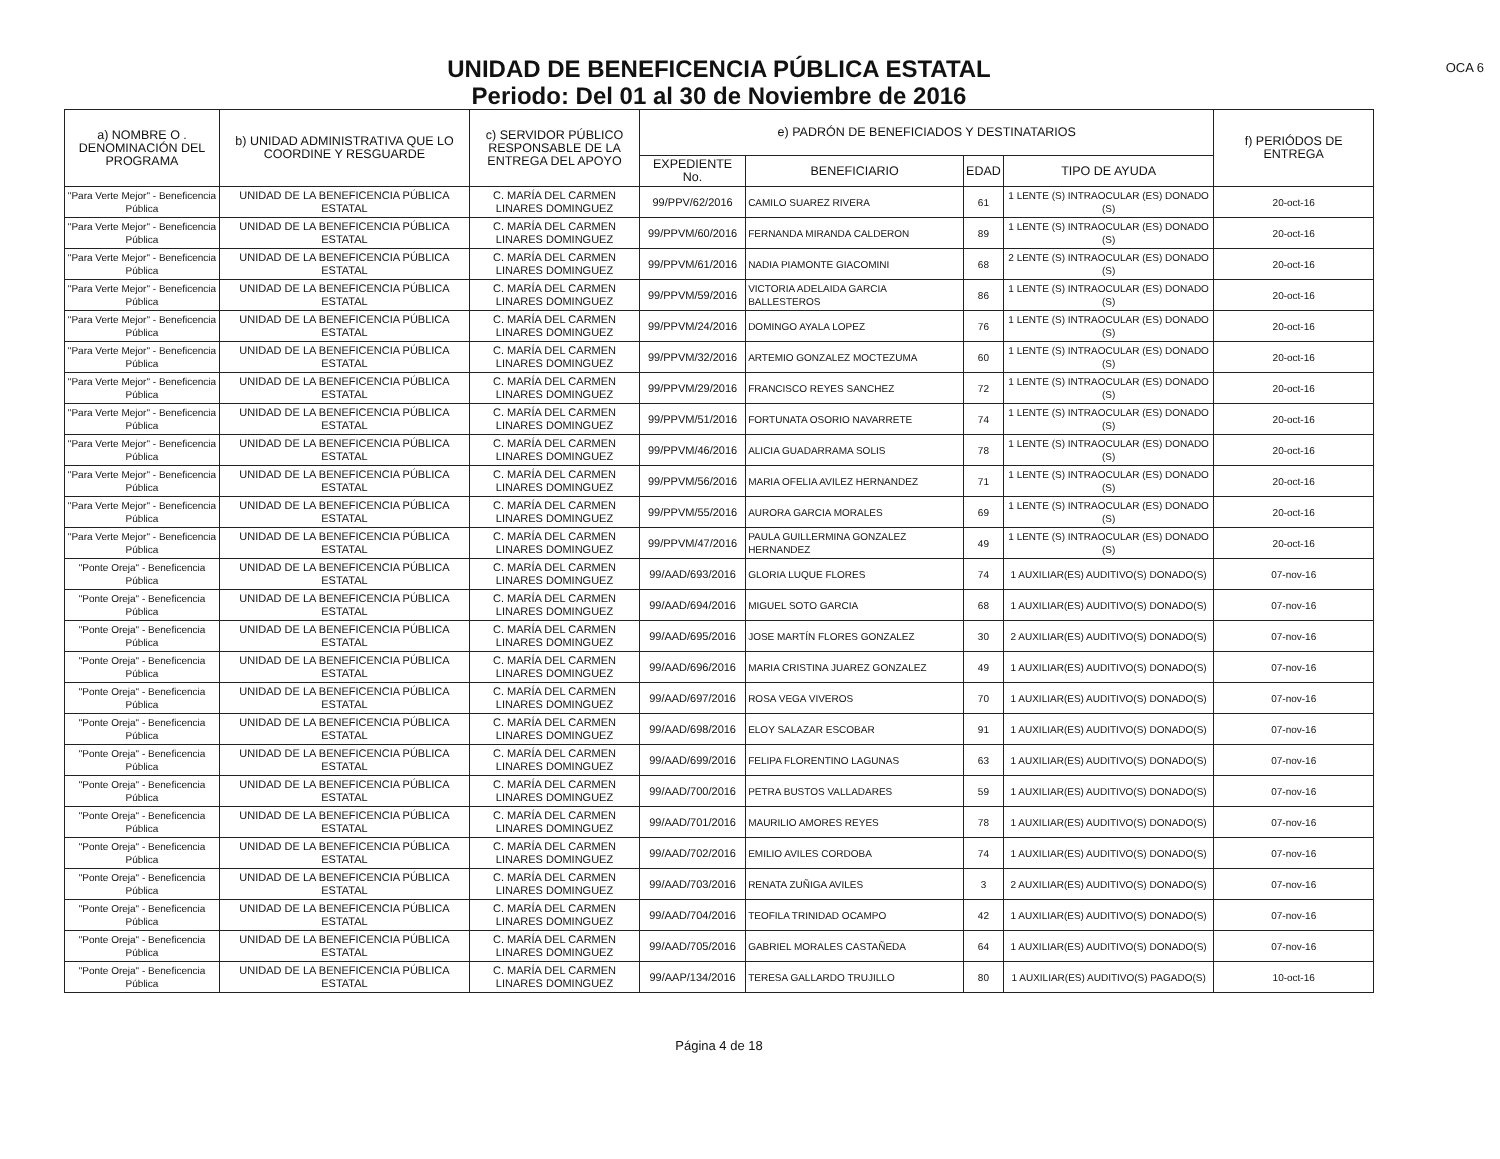OCA 6
UNIDAD DE BENEFICENCIA PÚBLICA ESTATAL
Periodo: Del 01 al 30 de Noviembre de 2016
| a) NOMBRE O . DENOMINACIÓN DEL PROGRAMA | b) UNIDAD ADMINISTRATIVA QUE LO COORDINE Y RESGUARDE | c) SERVIDOR PÚBLICO RESPONSABLE DE LA ENTREGA DEL APOYO | e) PADRÓN DE BENEFICIADOS Y DESTINATARIOS | | | | f) PERIÓDOS DE ENTREGA |
| --- | --- | --- | --- | --- | --- | --- | --- |
| | | | EXPEDIENTE No. | BENEFICIARIO | EDAD | TIPO DE AYUDA | |
| "Para Verte Mejor" - Beneficencia Pública | UNIDAD DE LA BENEFICENCIA PÚBLICA ESTATAL | C. MARÍA DEL CARMEN LINARES DOMINGUEZ | 99/PPV/62/2016 | CAMILO SUAREZ RIVERA | 61 | 1 LENTE (S) INTRAOCULAR (ES) DONADO (S) | 20-oct-16 |
| "Para Verte Mejor" - Beneficencia Pública | UNIDAD DE LA BENEFICENCIA PÚBLICA ESTATAL | C. MARÍA DEL CARMEN LINARES DOMINGUEZ | 99/PPVM/60/2016 | FERNANDA MIRANDA CALDERON | 89 | 1 LENTE (S) INTRAOCULAR (ES) DONADO (S) | 20-oct-16 |
| "Para Verte Mejor" - Beneficencia Pública | UNIDAD DE LA BENEFICENCIA PÚBLICA ESTATAL | C. MARÍA DEL CARMEN LINARES DOMINGUEZ | 99/PPVM/61/2016 | NADIA PIAMONTE GIACOMINI | 68 | 2 LENTE (S) INTRAOCULAR (ES) DONADO (S) | 20-oct-16 |
| "Para Verte Mejor" - Beneficencia Pública | UNIDAD DE LA BENEFICENCIA PÚBLICA ESTATAL | C. MARÍA DEL CARMEN LINARES DOMINGUEZ | 99/PPVM/59/2016 | VICTORIA ADELAIDA GARCIA BALLESTEROS | 86 | 1 LENTE (S) INTRAOCULAR (ES) DONADO (S) | 20-oct-16 |
| "Para Verte Mejor" - Beneficencia Pública | UNIDAD DE LA BENEFICENCIA PÚBLICA ESTATAL | C. MARÍA DEL CARMEN LINARES DOMINGUEZ | 99/PPVM/24/2016 | DOMINGO AYALA LOPEZ | 76 | 1 LENTE (S) INTRAOCULAR (ES) DONADO (S) | 20-oct-16 |
| "Para Verte Mejor" - Beneficencia Pública | UNIDAD DE LA BENEFICENCIA PÚBLICA ESTATAL | C. MARÍA DEL CARMEN LINARES DOMINGUEZ | 99/PPVM/32/2016 | ARTEMIO GONZALEZ MOCTEZUMA | 60 | 1 LENTE (S) INTRAOCULAR (ES) DONADO (S) | 20-oct-16 |
| "Para Verte Mejor" - Beneficencia Pública | UNIDAD DE LA BENEFICENCIA PÚBLICA ESTATAL | C. MARÍA DEL CARMEN LINARES DOMINGUEZ | 99/PPVM/29/2016 | FRANCISCO REYES SANCHEZ | 72 | 1 LENTE (S) INTRAOCULAR (ES) DONADO (S) | 20-oct-16 |
| "Para Verte Mejor" - Beneficencia Pública | UNIDAD DE LA BENEFICENCIA PÚBLICA ESTATAL | C. MARÍA DEL CARMEN LINARES DOMINGUEZ | 99/PPVM/51/2016 | FORTUNATA OSORIO NAVARRETE | 74 | 1 LENTE (S) INTRAOCULAR (ES) DONADO (S) | 20-oct-16 |
| "Para Verte Mejor" - Beneficencia Pública | UNIDAD DE LA BENEFICENCIA PÚBLICA ESTATAL | C. MARÍA DEL CARMEN LINARES DOMINGUEZ | 99/PPVM/46/2016 | ALICIA GUADARRAMA SOLIS | 78 | 1 LENTE (S) INTRAOCULAR (ES) DONADO (S) | 20-oct-16 |
| "Para Verte Mejor" - Beneficencia Pública | UNIDAD DE LA BENEFICENCIA PÚBLICA ESTATAL | C. MARÍA DEL CARMEN LINARES DOMINGUEZ | 99/PPVM/56/2016 | MARIA OFELIA AVILEZ HERNANDEZ | 71 | 1 LENTE (S) INTRAOCULAR (ES) DONADO (S) | 20-oct-16 |
| "Para Verte Mejor" - Beneficencia Pública | UNIDAD DE LA BENEFICENCIA PÚBLICA ESTATAL | C. MARÍA DEL CARMEN LINARES DOMINGUEZ | 99/PPVM/55/2016 | AURORA GARCIA MORALES | 69 | 1 LENTE (S) INTRAOCULAR (ES) DONADO (S) | 20-oct-16 |
| "Para Verte Mejor" - Beneficencia Pública | UNIDAD DE LA BENEFICENCIA PÚBLICA ESTATAL | C. MARÍA DEL CARMEN LINARES DOMINGUEZ | 99/PPVM/47/2016 | PAULA GUILLERMINA GONZALEZ HERNANDEZ | 49 | 1 LENTE (S) INTRAOCULAR (ES) DONADO (S) | 20-oct-16 |
| "Ponte Oreja" - Beneficencia Pública | UNIDAD DE LA BENEFICENCIA PÚBLICA ESTATAL | C. MARÍA DEL CARMEN LINARES DOMINGUEZ | 99/AAD/693/2016 | GLORIA LUQUE FLORES | 74 | 1 AUXILIAR(ES) AUDITIVO(S) DONADO(S) | 07-nov-16 |
| "Ponte Oreja" - Beneficencia Pública | UNIDAD DE LA BENEFICENCIA PÚBLICA ESTATAL | C. MARÍA DEL CARMEN LINARES DOMINGUEZ | 99/AAD/694/2016 | MIGUEL SOTO GARCIA | 68 | 1 AUXILIAR(ES) AUDITIVO(S) DONADO(S) | 07-nov-16 |
| "Ponte Oreja" - Beneficencia Pública | UNIDAD DE LA BENEFICENCIA PÚBLICA ESTATAL | C. MARÍA DEL CARMEN LINARES DOMINGUEZ | 99/AAD/695/2016 | JOSE MARTÍN FLORES GONZALEZ | 30 | 2 AUXILIAR(ES) AUDITIVO(S) DONADO(S) | 07-nov-16 |
| "Ponte Oreja" - Beneficencia Pública | UNIDAD DE LA BENEFICENCIA PÚBLICA ESTATAL | C. MARÍA DEL CARMEN LINARES DOMINGUEZ | 99/AAD/696/2016 | MARIA CRISTINA JUAREZ GONZALEZ | 49 | 1 AUXILIAR(ES) AUDITIVO(S) DONADO(S) | 07-nov-16 |
| "Ponte Oreja" - Beneficencia Pública | UNIDAD DE LA BENEFICENCIA PÚBLICA ESTATAL | C. MARÍA DEL CARMEN LINARES DOMINGUEZ | 99/AAD/697/2016 | ROSA VEGA VIVEROS | 70 | 1 AUXILIAR(ES) AUDITIVO(S) DONADO(S) | 07-nov-16 |
| "Ponte Oreja" - Beneficencia Pública | UNIDAD DE LA BENEFICENCIA PÚBLICA ESTATAL | C. MARÍA DEL CARMEN LINARES DOMINGUEZ | 99/AAD/698/2016 | ELOY SALAZAR ESCOBAR | 91 | 1 AUXILIAR(ES) AUDITIVO(S) DONADO(S) | 07-nov-16 |
| "Ponte Oreja" - Beneficencia Pública | UNIDAD DE LA BENEFICENCIA PÚBLICA ESTATAL | C. MARÍA DEL CARMEN LINARES DOMINGUEZ | 99/AAD/699/2016 | FELIPA FLORENTINO LAGUNAS | 63 | 1 AUXILIAR(ES) AUDITIVO(S) DONADO(S) | 07-nov-16 |
| "Ponte Oreja" - Beneficencia Pública | UNIDAD DE LA BENEFICENCIA PÚBLICA ESTATAL | C. MARÍA DEL CARMEN LINARES DOMINGUEZ | 99/AAD/700/2016 | PETRA BUSTOS VALLADARES | 59 | 1 AUXILIAR(ES) AUDITIVO(S) DONADO(S) | 07-nov-16 |
| "Ponte Oreja" - Beneficencia Pública | UNIDAD DE LA BENEFICENCIA PÚBLICA ESTATAL | C. MARÍA DEL CARMEN LINARES DOMINGUEZ | 99/AAD/701/2016 | MAURILIO AMORES REYES | 78 | 1 AUXILIAR(ES) AUDITIVO(S) DONADO(S) | 07-nov-16 |
| "Ponte Oreja" - Beneficencia Pública | UNIDAD DE LA BENEFICENCIA PÚBLICA ESTATAL | C. MARÍA DEL CARMEN LINARES DOMINGUEZ | 99/AAD/702/2016 | EMILIO AVILES CORDOBA | 74 | 1 AUXILIAR(ES) AUDITIVO(S) DONADO(S) | 07-nov-16 |
| "Ponte Oreja" - Beneficencia Pública | UNIDAD DE LA BENEFICENCIA PÚBLICA ESTATAL | C. MARÍA DEL CARMEN LINARES DOMINGUEZ | 99/AAD/703/2016 | RENATA ZUÑIGA AVILES | 3 | 2 AUXILIAR(ES) AUDITIVO(S) DONADO(S) | 07-nov-16 |
| "Ponte Oreja" - Beneficencia Pública | UNIDAD DE LA BENEFICENCIA PÚBLICA ESTATAL | C. MARÍA DEL CARMEN LINARES DOMINGUEZ | 99/AAD/704/2016 | TEOFILA TRINIDAD OCAMPO | 42 | 1 AUXILIAR(ES) AUDITIVO(S) DONADO(S) | 07-nov-16 |
| "Ponte Oreja" - Beneficencia Pública | UNIDAD DE LA BENEFICENCIA PÚBLICA ESTATAL | C. MARÍA DEL CARMEN LINARES DOMINGUEZ | 99/AAD/705/2016 | GABRIEL MORALES CASTAÑEDA | 64 | 1 AUXILIAR(ES) AUDITIVO(S) DONADO(S) | 07-nov-16 |
| "Ponte Oreja" - Beneficencia Pública | UNIDAD DE LA BENEFICENCIA PÚBLICA ESTATAL | C. MARÍA DEL CARMEN LINARES DOMINGUEZ | 99/AAP/134/2016 | TERESA GALLARDO TRUJILLO | 80 | 1 AUXILIAR(ES) AUDITIVO(S) PAGADO(S) | 10-oct-16 |
Página 4 de 18